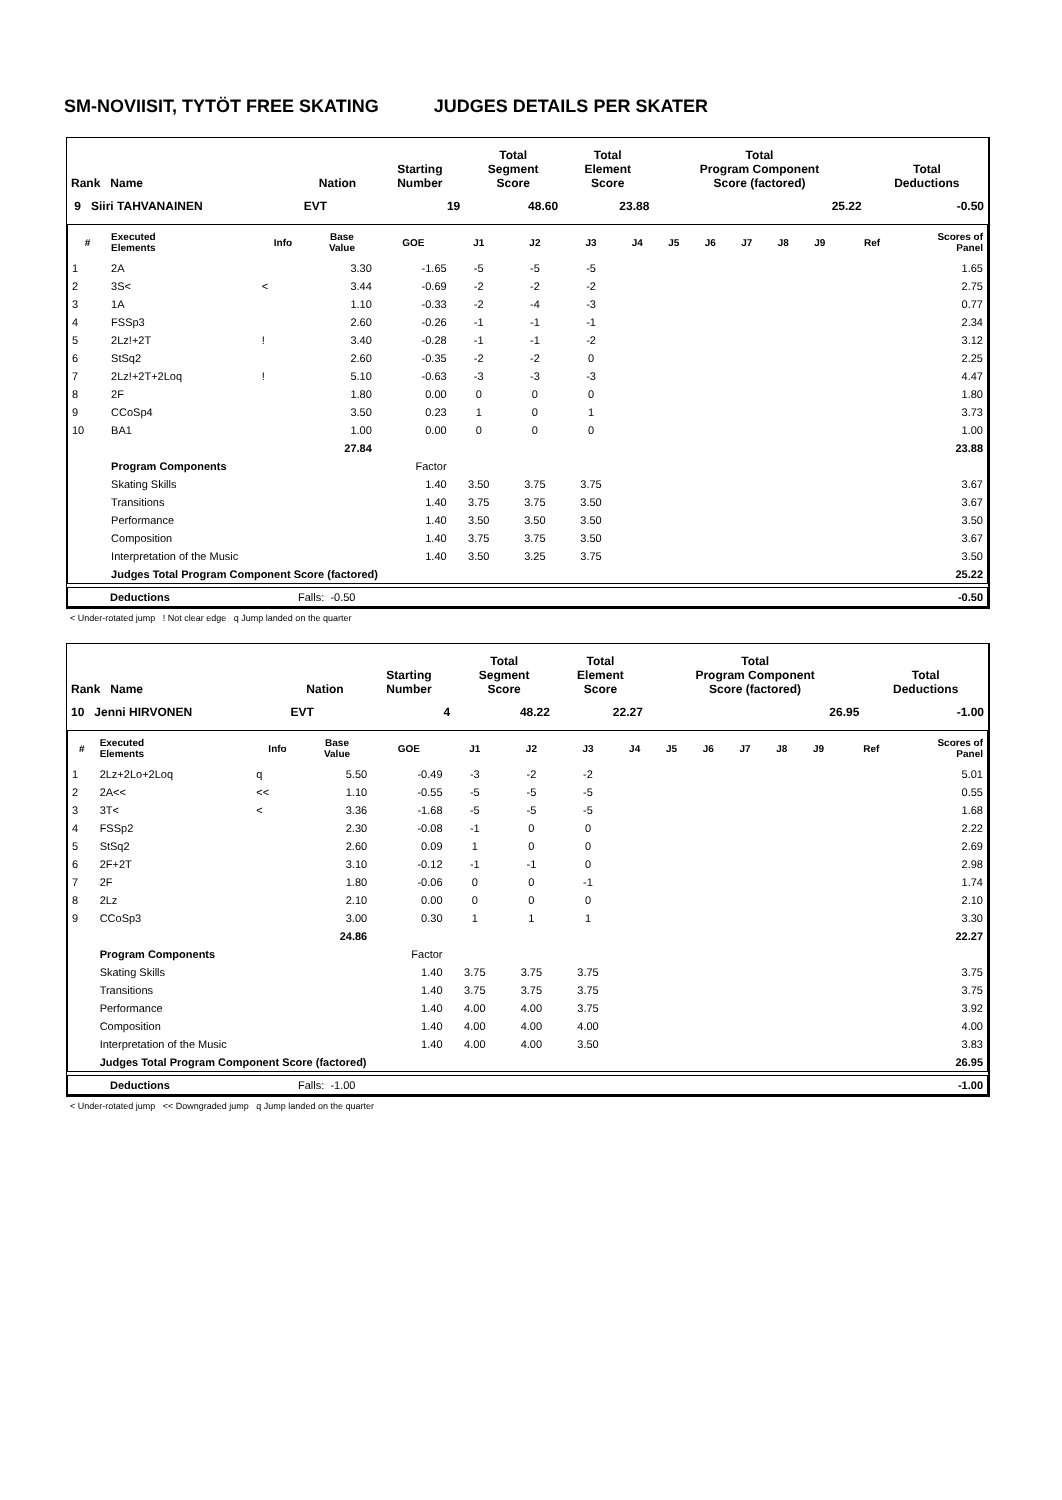SM-NOVIISIT, TYTÖT FREE SKATING JUDGES DETAILS PER SKATER
| Rank Name | Nation | Starting Number | Total Segment Score | Total Element Score | Total Program Component Score (factored) | Total Deductions |
| --- | --- | --- | --- | --- | --- | --- |
| 9 Siiri TAHVANAINEN | EVT | 19 | 48.60 | 23.88 | 25.22 | -0.50 |
| # | Executed Elements | Info | Base Value | GOE | J1 | J2 | J3 | J4 | J5 | J6 | J7 | J8 | J9 | Ref | Scores of Panel |
| --- | --- | --- | --- | --- | --- | --- | --- | --- | --- | --- | --- | --- | --- | --- | --- |
| 1 | 2A | | 3.30 | -1.65 | -5 | -5 | -5 | | | | | | | | 1.65 |
| 2 | 3S< | < | 3.44 | -0.69 | -2 | -2 | -2 | | | | | | | | 2.75 |
| 3 | 1A | | 1.10 | -0.33 | -2 | -4 | -3 | | | | | | | | 0.77 |
| 4 | FSSp3 | | 2.60 | -0.26 | -1 | -1 | -1 | | | | | | | | 2.34 |
| 5 | 2Lz!+2T | ! | 3.40 | -0.28 | -1 | -1 | -2 | | | | | | | | 3.12 |
| 6 | StSq2 | | 2.60 | -0.35 | -2 | -2 | 0 | | | | | | | | 2.25 |
| 7 | 2Lz!+2T+2Loq | ! | 5.10 | -0.63 | -3 | -3 | -3 | | | | | | | | 4.47 |
| 8 | 2F | | 1.80 | 0.00 | 0 | 0 | 0 | | | | | | | | 1.80 |
| 9 | CCoSp4 | | 3.50 | 0.23 | 1 | 0 | 1 | | | | | | | | 3.73 |
| 10 | BA1 | | 1.00 | 0.00 | 0 | 0 | 0 | | | | | | | | 1.00 |
| | | | 27.84 | | | | | | | | | | | | 23.88 |
| | Program Components | | | Factor | | | | | | | | | | | |
| | Skating Skills | | | 1.40 | 3.50 | 3.75 | 3.75 | | | | | | | | 3.67 |
| | Transitions | | | 1.40 | 3.75 | 3.75 | 3.50 | | | | | | | | 3.67 |
| | Performance | | | 1.40 | 3.50 | 3.50 | 3.50 | | | | | | | | 3.50 |
| | Composition | | | 1.40 | 3.75 | 3.75 | 3.50 | | | | | | | | 3.67 |
| | Interpretation of the Music | | | 1.40 | 3.50 | 3.25 | 3.75 | | | | | | | | 3.50 |
| | Judges Total Program Component Score (factored) | | | | | | | | | | | | | 25.22 | |
| | Deductions | Falls: -0.50 | -0.50 |
< Under-rotated jump ! Not clear edge q Jump landed on the quarter
| Rank Name | Nation | Starting Number | Total Segment Score | Total Element Score | Total Program Component Score (factored) | Total Deductions |
| --- | --- | --- | --- | --- | --- | --- |
| 10 Jenni HIRVONEN | EVT | 4 | 48.22 | 22.27 | 26.95 | -1.00 |
| # | Executed Elements | Info | Base Value | GOE | J1 | J2 | J3 | J4 | J5 | J6 | J7 | J8 | J9 | Ref | Scores of Panel |
| --- | --- | --- | --- | --- | --- | --- | --- | --- | --- | --- | --- | --- | --- | --- | --- |
| 1 | 2Lz+2Lo+2Loq | q | 5.50 | -0.49 | -3 | -2 | -2 | | | | | | | | 5.01 |
| 2 | 2A<< | << | 1.10 | -0.55 | -5 | -5 | -5 | | | | | | | | 0.55 |
| 3 | 3T< | < | 3.36 | -1.68 | -5 | -5 | -5 | | | | | | | | 1.68 |
| 4 | FSSp2 | | 2.30 | -0.08 | -1 | 0 | 0 | | | | | | | | 2.22 |
| 5 | StSq2 | | 2.60 | 0.09 | 1 | 0 | 0 | | | | | | | | 2.69 |
| 6 | 2F+2T | | 3.10 | -0.12 | -1 | -1 | 0 | | | | | | | | 2.98 |
| 7 | 2F | | 1.80 | -0.06 | 0 | 0 | -1 | | | | | | | | 1.74 |
| 8 | 2Lz | | 2.10 | 0.00 | 0 | 0 | 0 | | | | | | | | 2.10 |
| 9 | CCoSp3 | | 3.00 | 0.30 | 1 | 1 | 1 | | | | | | | | 3.30 |
| | | | 24.86 | | | | | | | | | | | | 22.27 |
| | Program Components | | | Factor | | | | | | | | | | | |
| | Skating Skills | | | 1.40 | 3.75 | 3.75 | 3.75 | | | | | | | | 3.75 |
| | Transitions | | | 1.40 | 3.75 | 3.75 | 3.75 | | | | | | | | 3.75 |
| | Performance | | | 1.40 | 4.00 | 4.00 | 3.75 | | | | | | | | 3.92 |
| | Composition | | | 1.40 | 4.00 | 4.00 | 4.00 | | | | | | | | 4.00 |
| | Interpretation of the Music | | | 1.40 | 4.00 | 4.00 | 3.50 | | | | | | | | 3.83 |
| | Judges Total Program Component Score (factored) | | | | | | | | | | | | | 26.95 | |
| | Deductions | Falls: -1.00 | -1.00 |
< Under-rotated jump << Downgraded jump q Jump landed on the quarter